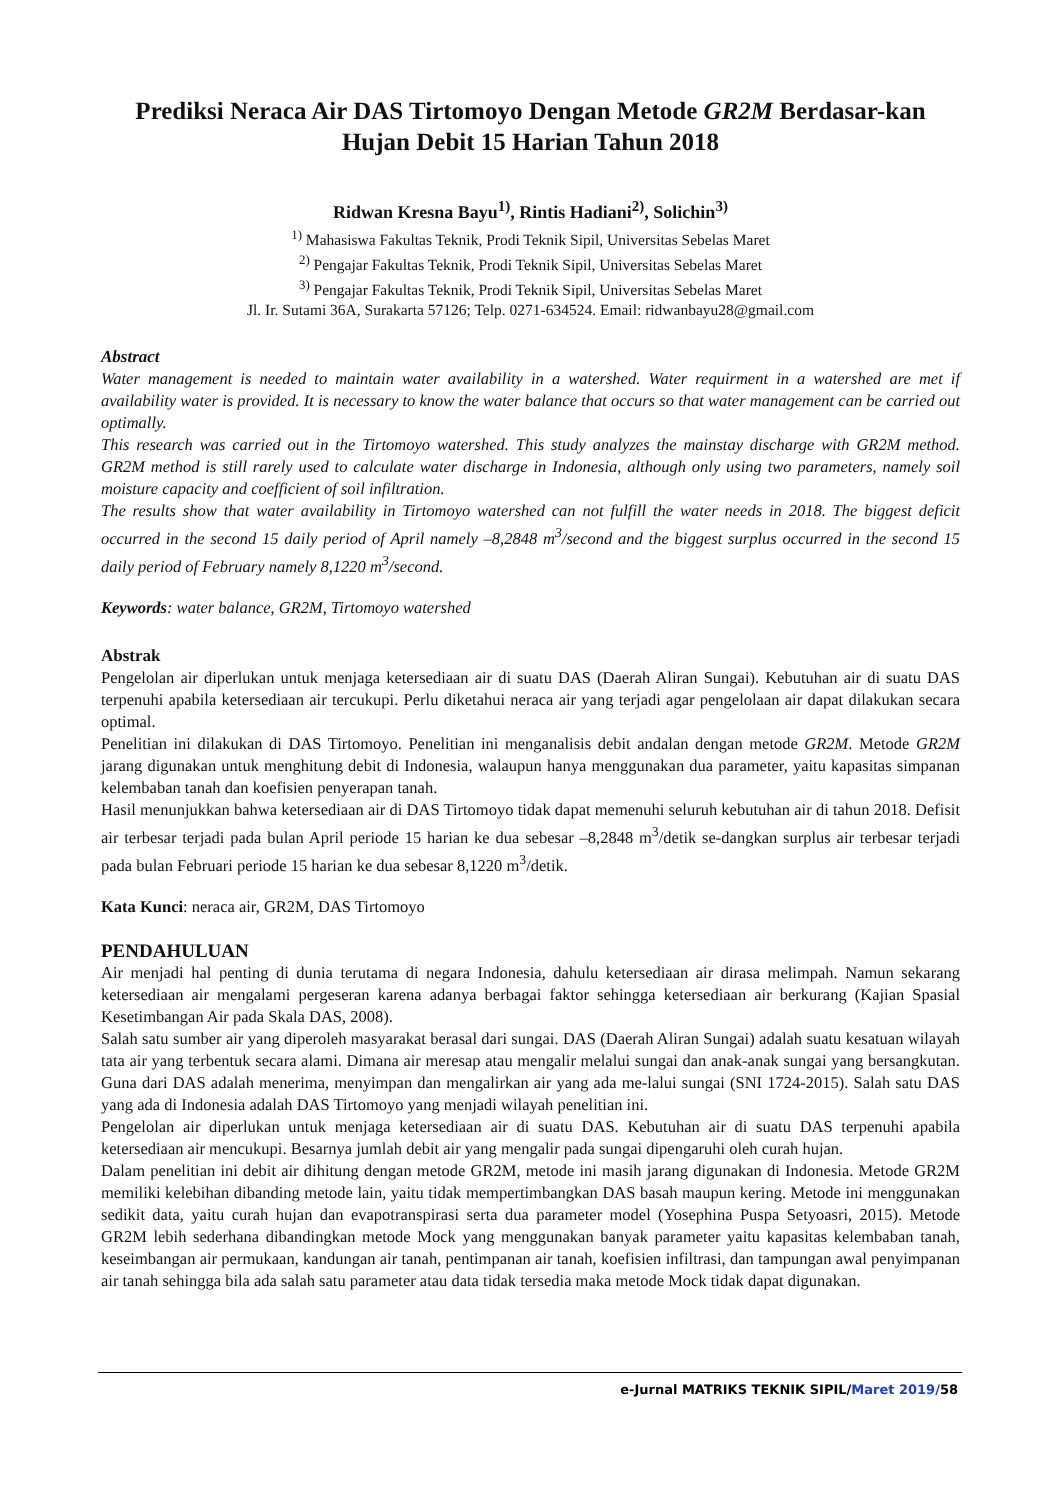Prediksi Neraca Air DAS Tirtomoyo Dengan Metode GR2M Berdasar-kan Hujan Debit 15 Harian Tahun 2018
Ridwan Kresna Bayu<sup>1)</sup>, Rintis Hadiani<sup>2)</sup>, Solichin<sup>3)</sup>
<sup>1)</sup> Mahasiswa Fakultas Teknik, Prodi Teknik Sipil, Universitas Sebelas Maret
<sup>2)</sup> Pengajar Fakultas Teknik, Prodi Teknik Sipil, Universitas Sebelas Maret
<sup>3)</sup> Pengajar Fakultas Teknik, Prodi Teknik Sipil, Universitas Sebelas Maret
Jl. Ir. Sutami 36A, Surakarta 57126; Telp. 0271-634524. Email: ridwanbayu28@gmail.com
Abstract
Water management is needed to maintain water availability in a watershed. Water requirment in a watershed are met if availability water is provided. It is necessary to know the water balance that occurs so that water management can be carried out optimally.
This research was carried out in the Tirtomoyo watershed. This study analyzes the mainstay discharge with GR2M method. GR2M method is still rarely used to calculate water discharge in Indonesia, although only using two parameters, namely soil moisture capacity and coefficient of soil infiltration.
The results show that water availability in Tirtomoyo watershed can not fulfill the water needs in 2018. The biggest deficit occurred in the second 15 daily period of April namely –8,2848 m<sup>3</sup>/second and the biggest surplus occurred in the second 15 daily period of February namely 8,1220 m<sup>3</sup>/second.
Keywords: water balance, GR2M, Tirtomoyo watershed
Abstrak
Pengelolan air diperlukan untuk menjaga ketersediaan air di suatu DAS (Daerah Aliran Sungai). Kebutuhan air di suatu DAS terpenuhi apabila ketersediaan air tercukupi. Perlu diketahui neraca air yang terjadi agar pengelolaan air dapat dilakukan secara optimal.
Penelitian ini dilakukan di DAS Tirtomoyo. Penelitian ini menganalisis debit andalan dengan metode GR2M. Metode GR2M jarang digunakan untuk menghitung debit di Indonesia, walaupun hanya menggunakan dua parameter, yaitu kapasitas simpanan kelembaban tanah dan koefisien penyerapan tanah.
Hasil menunjukkan bahwa ketersediaan air di DAS Tirtomoyo tidak dapat memenuhi seluruh kebutuhan air di tahun 2018. Defisit air terbesar terjadi pada bulan April periode 15 harian ke dua sebesar –8,2848 m<sup>3</sup>/detik se-dangkan surplus air terbesar terjadi pada bulan Februari periode 15 harian ke dua sebesar 8,1220 m<sup>3</sup>/detik.
Kata Kunci: neraca air, GR2M, DAS Tirtomoyo
PENDAHULUAN
Air menjadi hal penting di dunia terutama di negara Indonesia, dahulu ketersediaan air dirasa melimpah. Namun sekarang ketersediaan air mengalami pergeseran karena adanya berbagai faktor sehingga ketersediaan air berkurang (Kajian Spasial Kesetimbangan Air pada Skala DAS, 2008).
Salah satu sumber air yang diperoleh masyarakat berasal dari sungai. DAS (Daerah Aliran Sungai) adalah suatu kesatuan wilayah tata air yang terbentuk secara alami. Dimana air meresap atau mengalir melalui sungai dan anak-anak sungai yang bersangkutan. Guna dari DAS adalah menerima, menyimpan dan mengalirkan air yang ada me-lalui sungai (SNI 1724-2015). Salah satu DAS yang ada di Indonesia adalah DAS Tirtomoyo yang menjadi wilayah penelitian ini.
Pengelolan air diperlukan untuk menjaga ketersediaan air di suatu DAS. Kebutuhan air di suatu DAS terpenuhi apabila ketersediaan air mencukupi. Besarnya jumlah debit air yang mengalir pada sungai dipengaruhi oleh curah hujan.
Dalam penelitian ini debit air dihitung dengan metode GR2M, metode ini masih jarang digunakan di Indonesia. Metode GR2M memiliki kelebihan dibanding metode lain, yaitu tidak mempertimbangkan DAS basah maupun kering. Metode ini menggunakan sedikit data, yaitu curah hujan dan evapotranspirasi serta dua parameter model (Yosephina Puspa Setyoasri, 2015). Metode GR2M lebih sederhana dibandingkan metode Mock yang menggunakan banyak parameter yaitu kapasitas kelembaban tanah, keseimbangan air permukaan, kandungan air tanah, pentimpanan air tanah, koefisien infiltrasi, dan tampungan awal penyimpanan air tanah sehingga bila ada salah satu parameter atau data tidak tersedia maka metode Mock tidak dapat digunakan.
e-Jurnal MATRIKS TEKNIK SIPIL/Maret 2019/58